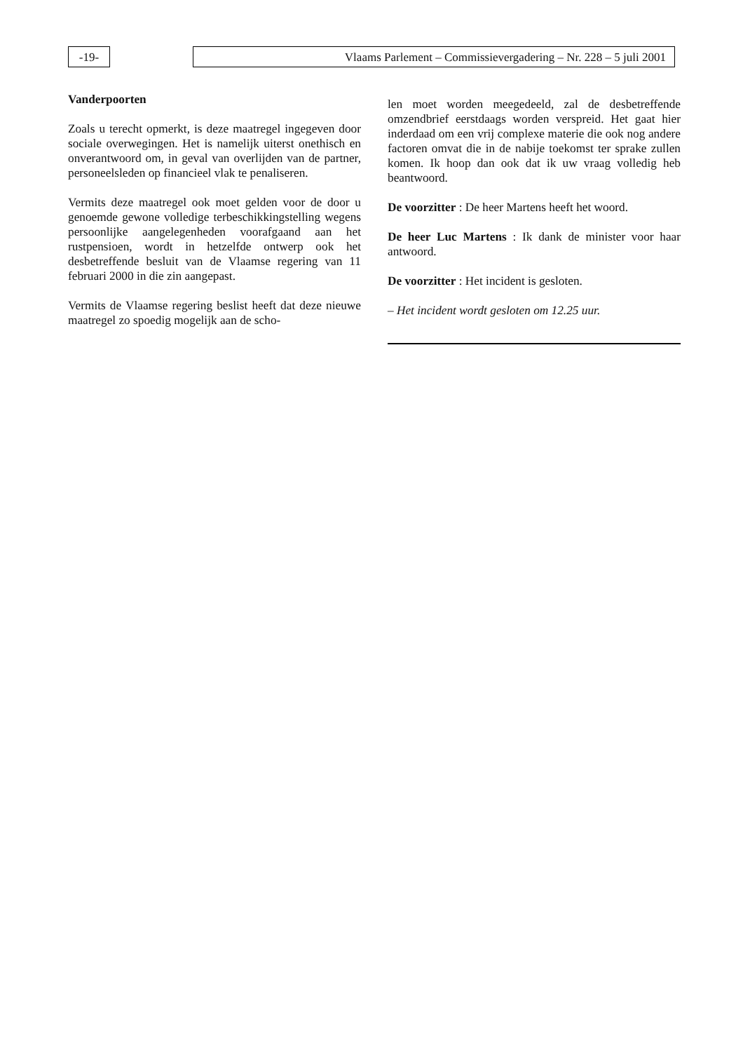-19- Vlaams Parlement – Commissievergadering – Nr. 228 – 5 juli 2001
Vanderpoorten
Zoals u terecht opmerkt, is deze maatregel ingegeven door sociale overwegingen. Het is namelijk uiterst onethisch en onverantwoord om, in geval van overlijden van de partner, personeelsleden op financieel vlak te penaliseren.
Vermits deze maatregel ook moet gelden voor de door u genoemde gewone volledige terbeschikkingstelling wegens persoonlijke aangelegenheden voorafgaand aan het rustpensioen, wordt in hetzelfde ontwerp ook het desbetreffende besluit van de Vlaamse regering van 11 februari 2000 in die zin aangepast.
Vermits de Vlaamse regering beslist heeft dat deze nieuwe maatregel zo spoedig mogelijk aan de scho-
len moet worden meegedeeld, zal de desbetreffende omzendbrief eerstdaags worden verspreid. Het gaat hier inderdaad om een vrij complexe materie die ook nog andere factoren omvat die in de nabije toekomst ter sprake zullen komen. Ik hoop dan ook dat ik uw vraag volledig heb beantwoord.
De voorzitter : De heer Martens heeft het woord.
De heer Luc Martens : Ik dank de minister voor haar antwoord.
De voorzitter : Het incident is gesloten.
– Het incident wordt gesloten om 12.25 uur.